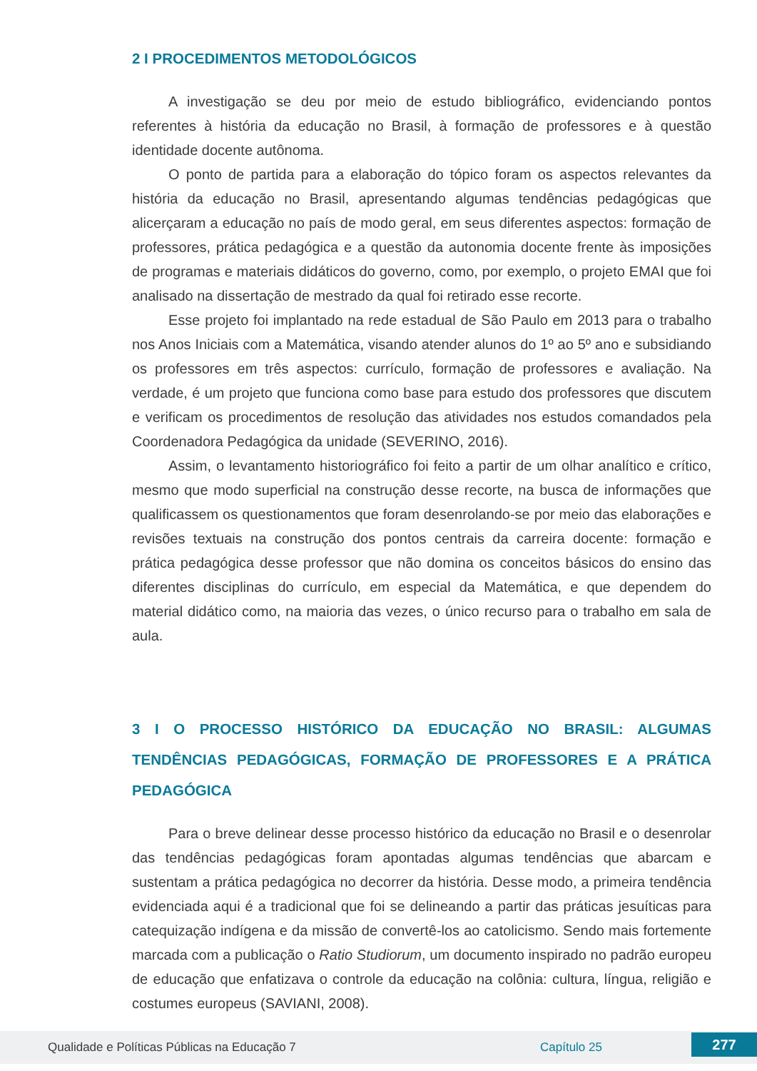2 I PROCEDIMENTOS METODOLÓGICOS
A investigação se deu por meio de estudo bibliográfico, evidenciando pontos referentes à história da educação no Brasil, à formação de professores e à questão identidade docente autônoma.
O ponto de partida para a elaboração do tópico foram os aspectos relevantes da história da educação no Brasil, apresentando algumas tendências pedagógicas que alicerçaram a educação no país de modo geral, em seus diferentes aspectos: formação de professores, prática pedagógica e a questão da autonomia docente frente às imposições de programas e materiais didáticos do governo, como, por exemplo, o projeto EMAI que foi analisado na dissertação de mestrado da qual foi retirado esse recorte.
Esse projeto foi implantado na rede estadual de São Paulo em 2013 para o trabalho nos Anos Iniciais com a Matemática, visando atender alunos do 1º ao 5º ano e subsidiando os professores em três aspectos: currículo, formação de professores e avaliação. Na verdade, é um projeto que funciona como base para estudo dos professores que discutem e verificam os procedimentos de resolução das atividades nos estudos comandados pela Coordenadora Pedagógica da unidade (SEVERINO, 2016).
Assim, o levantamento historiográfico foi feito a partir de um olhar analítico e crítico, mesmo que modo superficial na construção desse recorte, na busca de informações que qualificassem os questionamentos que foram desenrolando-se por meio das elaborações e revisões textuais na construção dos pontos centrais da carreira docente: formação e prática pedagógica desse professor que não domina os conceitos básicos do ensino das diferentes disciplinas do currículo, em especial da Matemática, e que dependem do material didático como, na maioria das vezes, o único recurso para o trabalho em sala de aula.
3 I O PROCESSO HISTÓRICO DA EDUCAÇÃO NO BRASIL: ALGUMAS TENDÊNCIAS PEDAGÓGICAS, FORMAÇÃO DE PROFESSORES E A PRÁTICA PEDAGÓGICA
Para o breve delinear desse processo histórico da educação no Brasil e o desenrolar das tendências pedagógicas foram apontadas algumas tendências que abarcam e sustentam a prática pedagógica no decorrer da história. Desse modo, a primeira tendência evidenciada aqui é a tradicional que foi se delineando a partir das práticas jesuíticas para catequização indígena e da missão de convertê-los ao catolicismo. Sendo mais fortemente marcada com a publicação o Ratio Studiorum, um documento inspirado no padrão europeu de educação que enfatizava o controle da educação na colônia: cultura, língua, religião e costumes europeus (SAVIANI, 2008).
Qualidade e Políticas Públicas na Educação 7 Capítulo 25 277